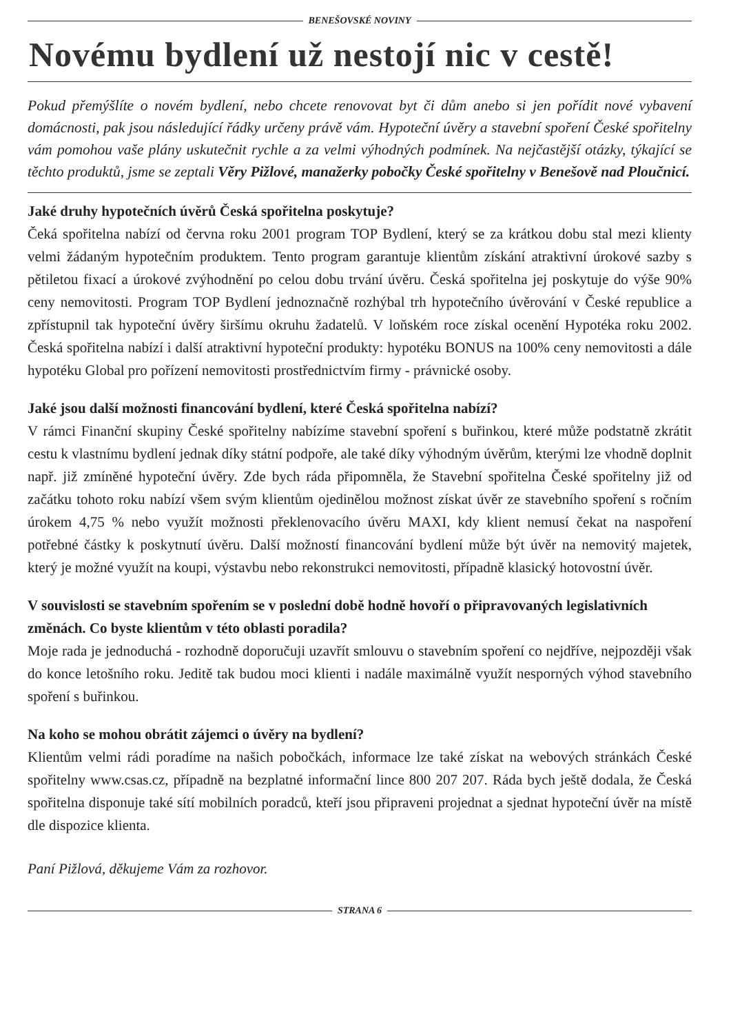BENEŠOVSKÉ NOVINY
Novému bydlení už nestojí nic v cestě!
Pokud přemýšlíte o novém bydlení, nebo chcete renovovat byt či dům anebo si jen pořídit nové vybavení domácnosti, pak jsou následující řádky určeny právě vám. Hypoteční úvěry a stavební spoření České spořitelny vám pomohou vaše plány uskutečnit rychle a za velmi výhodných podmínek. Na nejčastější otázky, týkající se těchto produktů, jsme se zeptali Věry Pižlové, manažerky pobočky České spořitelny v Benešově nad Ploučnicí.
Jaké druhy hypotečních úvěrů Česká spořitelna poskytuje?
Čeká spořitelna nabízí od června roku 2001 program TOP Bydlení, který se za krátkou dobu stal mezi klienty velmi žádaným hypotečním produktem. Tento program garantuje klientům získání atraktivní úrokové sazby s pětiletou fixací a úrokové zvýhodnění po celou dobu trvání úvěru. Česká spořitelna jej poskytuje do výše 90% ceny nemovitosti. Program TOP Bydlení jednoznačně rozhýbal trh hypotečního úvěrování v České republice a zpřístupnil tak hypoteční úvěry širšímu okruhu žadatelů. V loňském roce získal ocenění Hypotéka roku 2002. Česká spořitelna nabízí i další atraktivní hypoteční produkty: hypotéku BONUS na 100% ceny nemovitosti a dále hypotéku Global pro pořízení nemovitosti prostřednictvím firmy - právnické osoby.
Jaké jsou další možnosti financování bydlení, které Česká spořitelna nabízí?
V rámci Finanční skupiny České spořitelny nabízíme stavební spoření s buřinkou, které může podstatně zkrátit cestu k vlastnímu bydlení jednak díky státní podpoře, ale také díky výhodným úvěrům, kterými lze vhodně doplnit např. již zmíněné hypoteční úvěry. Zde bych ráda připomněla, že Stavební spořitelna České spořitelny již od začátku tohoto roku nabízí všem svým klientům ojedinělou možnost získat úvěr ze stavebního spoření s ročním úrokem 4,75 % nebo využít možnosti překlenovacího úvěru MAXI, kdy klient nemusí čekat na naspoření potřebné částky k poskytnutí úvěru. Další možností financování bydlení může být úvěr na nemovitý majetek, který je možné využít na koupi, výstavbu nebo rekonstrukci nemovitosti, případně klasický hotovostní úvěr.
V souvislosti se stavebním spořením se v poslední době hodně hovoří o připravovaných legislativních změnách. Co byste klientům v této oblasti poradila?
Moje rada je jednoduchá - rozhodně doporučuji uzavřít smlouvu o stavebním spoření co nejdříve, nejpozději však do konce letošního roku. Jeditě tak budou moci klienti i nadále maximálně využít nesporných výhod stavebního spoření s buřinkou.
Na koho se mohou obrátit zájemci o úvěry na bydlení?
Klientům velmi rádi poradíme na našich pobočkách, informace lze také získat na webových stránkách České spořitelny www.csas.cz, případně na bezplatné informační lince 800 207 207. Ráda bych ještě dodala, že Česká spořitelna disponuje také sítí mobilních poradců, kteří jsou připraveni projednat a sjednat hypoteční úvěr na místě dle dispozice klienta.
Paní Pižlová, děkujeme Vám za rozhovor.
STRANA 6